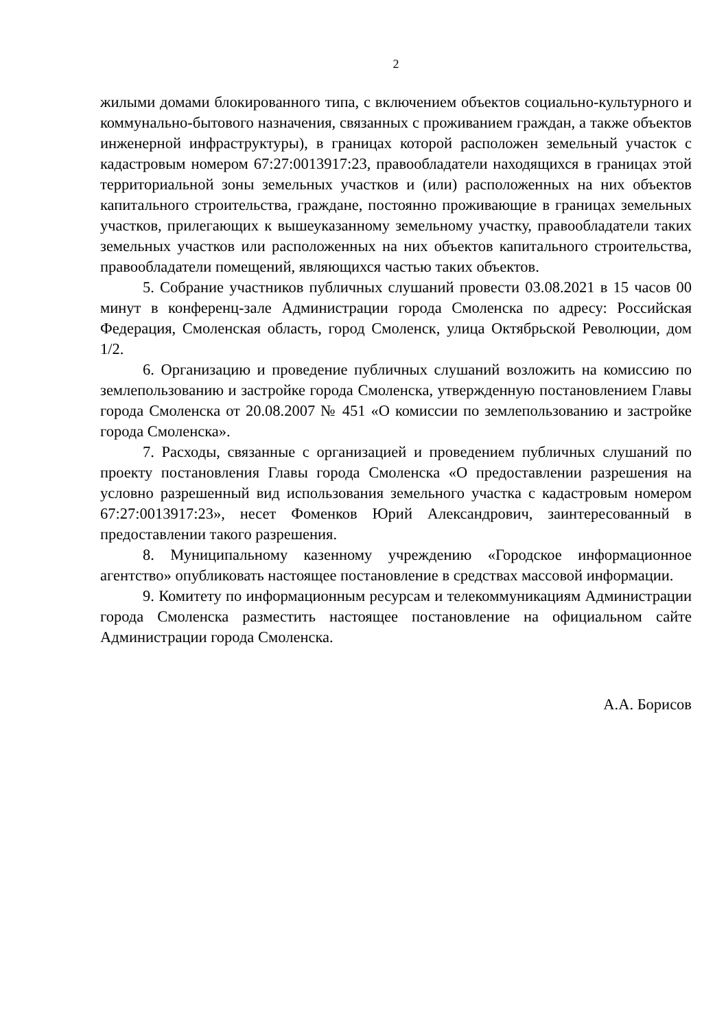2
жилыми домами блокированного типа, с включением объектов социально-культурного и коммунально-бытового назначения, связанных с проживанием граждан, а также объектов инженерной инфраструктуры), в границах которой расположен земельный участок с кадастровым номером 67:27:0013917:23, правообладатели находящихся в границах этой территориальной зоны земельных участков и (или) расположенных на них объектов капитального строительства, граждане, постоянно проживающие в границах земельных участков, прилегающих к вышеуказанному земельному участку, правообладатели таких земельных участков или расположенных на них объектов капитального строительства, правообладатели помещений, являющихся частью таких объектов.
5. Собрание участников публичных слушаний провести 03.08.2021 в 15 часов 00 минут в конференц-зале Администрации города Смоленска по адресу: Российская Федерация, Смоленская область, город Смоленск, улица Октябрьской Революции, дом 1/2.
6. Организацию и проведение публичных слушаний возложить на комиссию по землепользованию и застройке города Смоленска, утвержденную постановлением Главы города Смоленска от 20.08.2007 № 451 «О комиссии по землепользованию и застройке города Смоленска».
7. Расходы, связанные с организацией и проведением публичных слушаний по проекту постановления Главы города Смоленска «О предоставлении разрешения на условно разрешенный вид использования земельного участка с кадастровым номером 67:27:0013917:23», несет Фоменков Юрий Александрович, заинтересованный в предоставлении такого разрешения.
8. Муниципальному казенному учреждению «Городское информационное агентство» опубликовать настоящее постановление в средствах массовой информации.
9. Комитету по информационным ресурсам и телекоммуникациям Администрации города Смоленска разместить настоящее постановление на официальном сайте Администрации города Смоленска.
А.А. Борисов